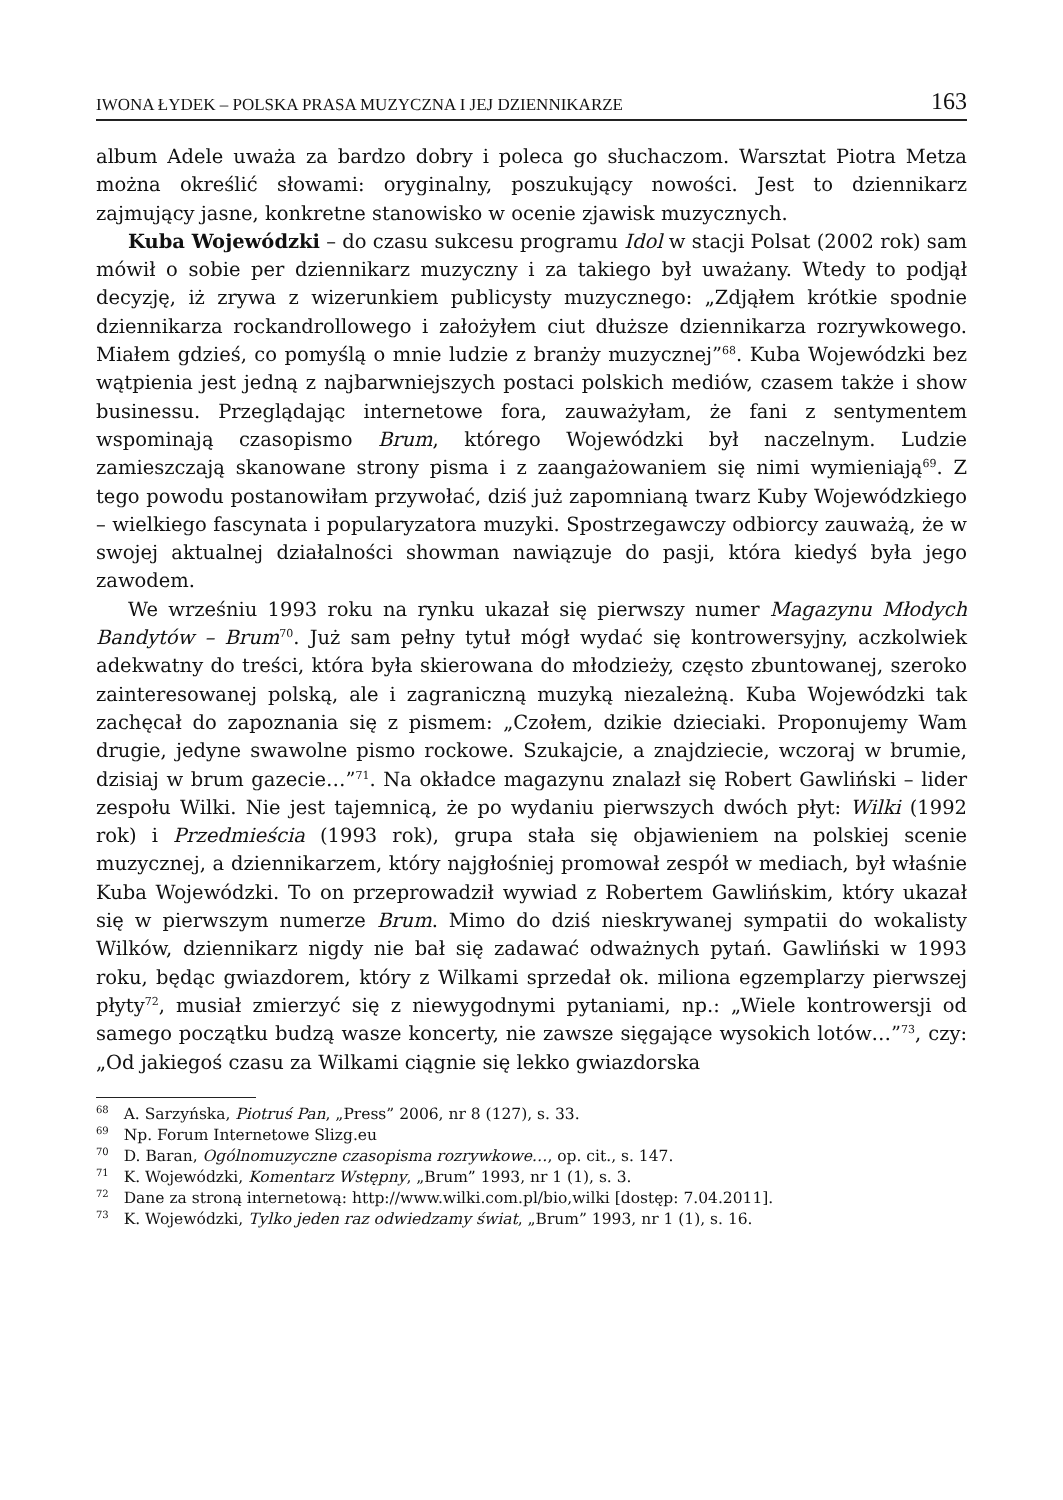IWONA ŁYDEK – POLSKA PRASA MUZYCZNA I JEJ DZIENNIKARZE 163
album Adele uważa za bardzo dobry i poleca go słuchaczom. Warsztat Piotra Metza można określić słowami: oryginalny, poszukujący nowości. Jest to dziennikarz zajmujący jasne, konkretne stanowisko w ocenie zjawisk muzycznych.
Kuba Wojewódzki – do czasu sukcesu programu Idol w stacji Polsat (2002 rok) sam mówił o sobie per dziennikarz muzyczny i za takiego był uważany. Wtedy to podjął decyzję, iż zrywa z wizerunkiem publicysty muzycznego: „Zdjąłem krótkie spodnie dziennikarza rockandrollowego i założyłem ciut dłuższe dziennikarza rozrywkowego. Miałem gdzieś, co pomyślą o mnie ludzie z branży muzycznej”<sup>68</sup>. Kuba Wojewódzki bez wątpienia jest jedną z najbarwniejszych postaci polskich mediów, czasem także i show businessu. Przeglądając internetowe fora, zauważyłam, że fani z sentymentem wspominają czasopismo Brum, którego Wojewódzki był naczelnym. Ludzie zamieszczają skanowane strony pisma i z zaangażowaniem się nimi wymieniają<sup>69</sup>. Z tego powodu postanowiłam przywołać, dziś już zapomnianą twarz Kuby Wojewódzkiego – wielkiego fascynata i popularyzatora muzyki. Spostrzegawczy odbiorcy zauważą, że w swojej aktualnej działalności showman nawiązuje do pasji, która kiedyś była jego zawodem.
We wrześniu 1993 roku na rynku ukazał się pierwszy numer Magazynu Młodych Bandytów – Brum<sup>70</sup>. Już sam pełny tytuł mógł wydać się kontrowersyjny, aczkolwiek adekwatny do treści, która była skierowana do młodzieży, często zbuntowanej, szeroko zainteresowanej polską, ale i zagraniczną muzyką niezależną. Kuba Wojewódzki tak zachęcał do zapoznania się z pismem: „Czołem, dzikie dzieciaki. Proponujemy Wam drugie, jedyne swawolne pismo rockowe. Szukajcie, a znajdziecie, wczoraj w brumie, dzisiaj w brum gazecie…”<sup>71</sup>. Na okładce magazynu znalazł się Robert Gawliński – lider zespołu Wilki. Nie jest tajemnicą, że po wydaniu pierwszych dwóch płyt: Wilki (1992 rok) i Przedmieścia (1993 rok), grupa stała się objawieniem na polskiej scenie muzycznej, a dziennikarzem, który najgłośniej promował zespół w mediach, był właśnie Kuba Wojewódzki. To on przeprowadził wywiad z Robertem Gawlińskim, który ukazał się w pierwszym numerze Brum. Mimo do dziś nieskrywanej sympatii do wokalisty Wilków, dziennikarz nigdy nie bał się zadawać odważnych pytań. Gawliński w 1993 roku, będąc gwiazdorem, który z Wilkami sprzedał ok. miliona egzemplarzy pierwszej płyty<sup>72</sup>, musiał zmierzyć się z niewygodnymi pytaniami, np.: „Wiele kontrowersji od samego początku budzą wasze koncerty, nie zawsze sięgające wysokich lotów…”<sup>73</sup>, czy: „Od jakiegoś czasu za Wilkami ciągnie się lekko gwiazdorska
<sup>68</sup> A. Sarzyńska, Piotruś Pan, „Press” 2006, nr 8 (127), s. 33.
<sup>69</sup> Np. Forum Internetowe Slizg.eu
<sup>70</sup> D. Baran, Ogólnomuzyczne czasopisma rozrywkowe…, op. cit., s. 147.
<sup>71</sup> K. Wojewódzki, Komentarz Wstępny, „Brum” 1993, nr 1 (1), s. 3.
<sup>72</sup> Dane za stroną internetową: http://www.wilki.com.pl/bio,wilki [dostęp: 7.04.2011].
<sup>73</sup> K. Wojewódzki, Tylko jeden raz odwiedzamy świat, „Brum” 1993, nr 1 (1), s. 16.